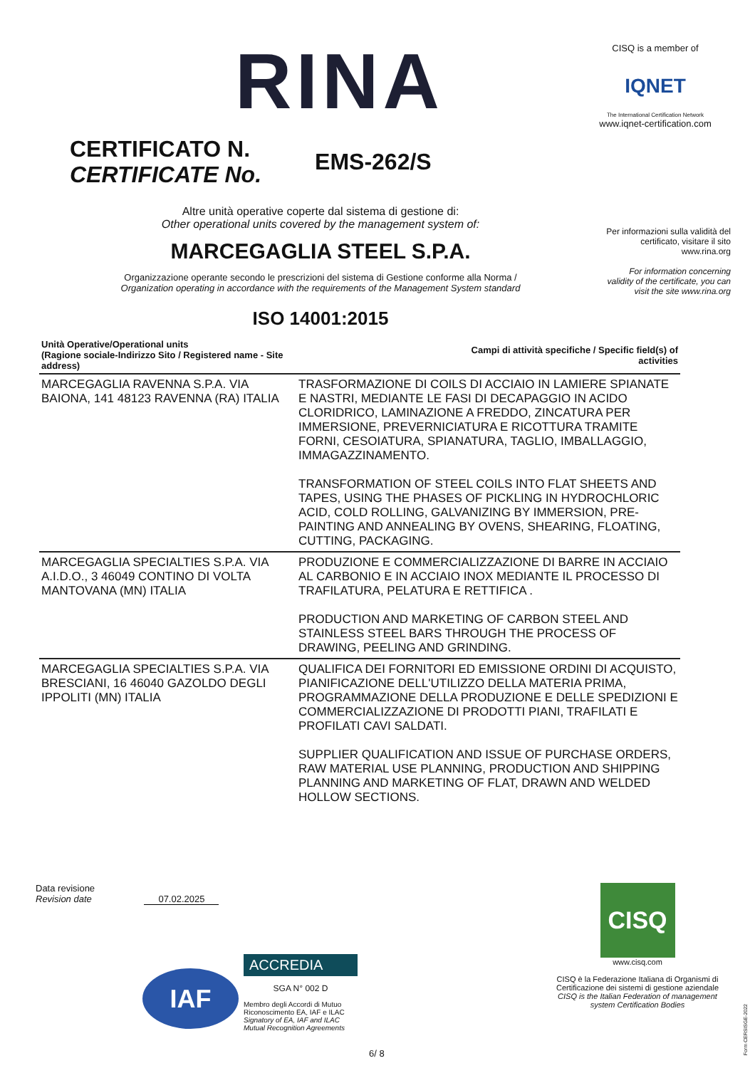RINA
CISQ is a member of
IQNET
The International Certification Network
www.iqnet-certification.com
CERTIFICATO N.
CERTIFICATE No.
EMS-262/S
Per informazioni sulla validità del certificato, visitare il sito www.rina.org
For information concerning validity of the certificate, you can visit the site www.rina.org
Altre unità operative coperte dal sistema di gestione di:
Other operational units covered by the management system of:
MARCEGAGLIA STEEL S.P.A.
Organizzazione operante secondo le prescrizioni del sistema di Gestione conforme alla Norma /
Organization operating in accordance with the requirements of the Management System standard
ISO 14001:2015
| Unità Operative/Operational units (Ragione sociale-Indirizzo Sito / Registered name - Site address) | Campi di attività specifiche / Specific field(s) of activities |
| --- | --- |
| MARCEGAGLIA RAVENNA S.P.A. VIA BAIONA, 141 48123 RAVENNA (RA) ITALIA | TRASFORMAZIONE DI COILS DI ACCIAIO IN LAMIERE SPIANATE E NASTRI, MEDIANTE LE FASI DI DECAPAGGIO IN ACIDO CLORIDRICO, LAMINAZIONE A FREDDO, ZINCATURA PER IMMERSIONE, PREVERNICIATURA E RICOTTURA TRAMITE FORNI, CESOIATURA, SPIANATURA, TAGLIO, IMBALLAGGIO, IMMAGAZZINAMENTO. TRANSFORMATION OF STEEL COILS INTO FLAT SHEETS AND TAPES, USING THE PHASES OF PICKLING IN HYDROCHLORIC ACID, COLD ROLLING, GALVANIZING BY IMMERSION, PRE-PAINTING AND ANNEALING BY OVENS, SHEARING, FLOATING, CUTTING, PACKAGING. |
| MARCEGAGLIA SPECIALTIES S.P.A. VIA A.I.D.O., 3 46049 CONTINO DI VOLTA MANTOVANA (MN) ITALIA | PRODUZIONE E COMMERCIALIZZAZIONE DI BARRE IN ACCIAIO AL CARBONIO E IN ACCIAIO INOX MEDIANTE IL PROCESSO DI TRAFILATURA, PELATURA E RETTIFICA . PRODUCTION AND MARKETING OF CARBON STEEL AND STAINLESS STEEL BARS THROUGH THE PROCESS OF DRAWING, PEELING AND GRINDING. |
| MARCEGAGLIA SPECIALTIES S.P.A. VIA BRESCIANI, 16 46040 GAZOLDO DEGLI IPPOLITI (MN) ITALIA | QUALIFICA DEI FORNITORI ED EMISSIONE ORDINI DI ACQUISTO, PIANIFICAZIONE DELL'UTILIZZO DELLA MATERIA PRIMA, PROGRAMMAZIONE DELLA PRODUZIONE E DELLE SPEDIZIONI E COMMERCIALIZZAZIONE DI PRODOTTI PIANI, TRAFILATI E PROFILATI CAVI SALDATI. SUPPLIER QUALIFICATION AND ISSUE OF PURCHASE ORDERS, RAW MATERIAL USE PLANNING, PRODUCTION AND SHIPPING PLANNING AND MARKETING OF FLAT, DRAWN AND WELDED HOLLOW SECTIONS. |
Data revisione
Revision date 07.02.2025
IAF
ACCREDIA
SGA N° 002 D
Membro degli Accordi di Mutuo Riconoscimento EA, IAF e ILAC
Signatory of EA, IAF and ILAC Mutual Recognition Agreements
6/ 8
CISQ
www.cisq.com
CISQ è la Federazione Italiana di Organismi di Certificazione dei sistemi di gestione aziendale
CISQ is the Italian Federation of management system Certification Bodies
Form CERSISGE-2022